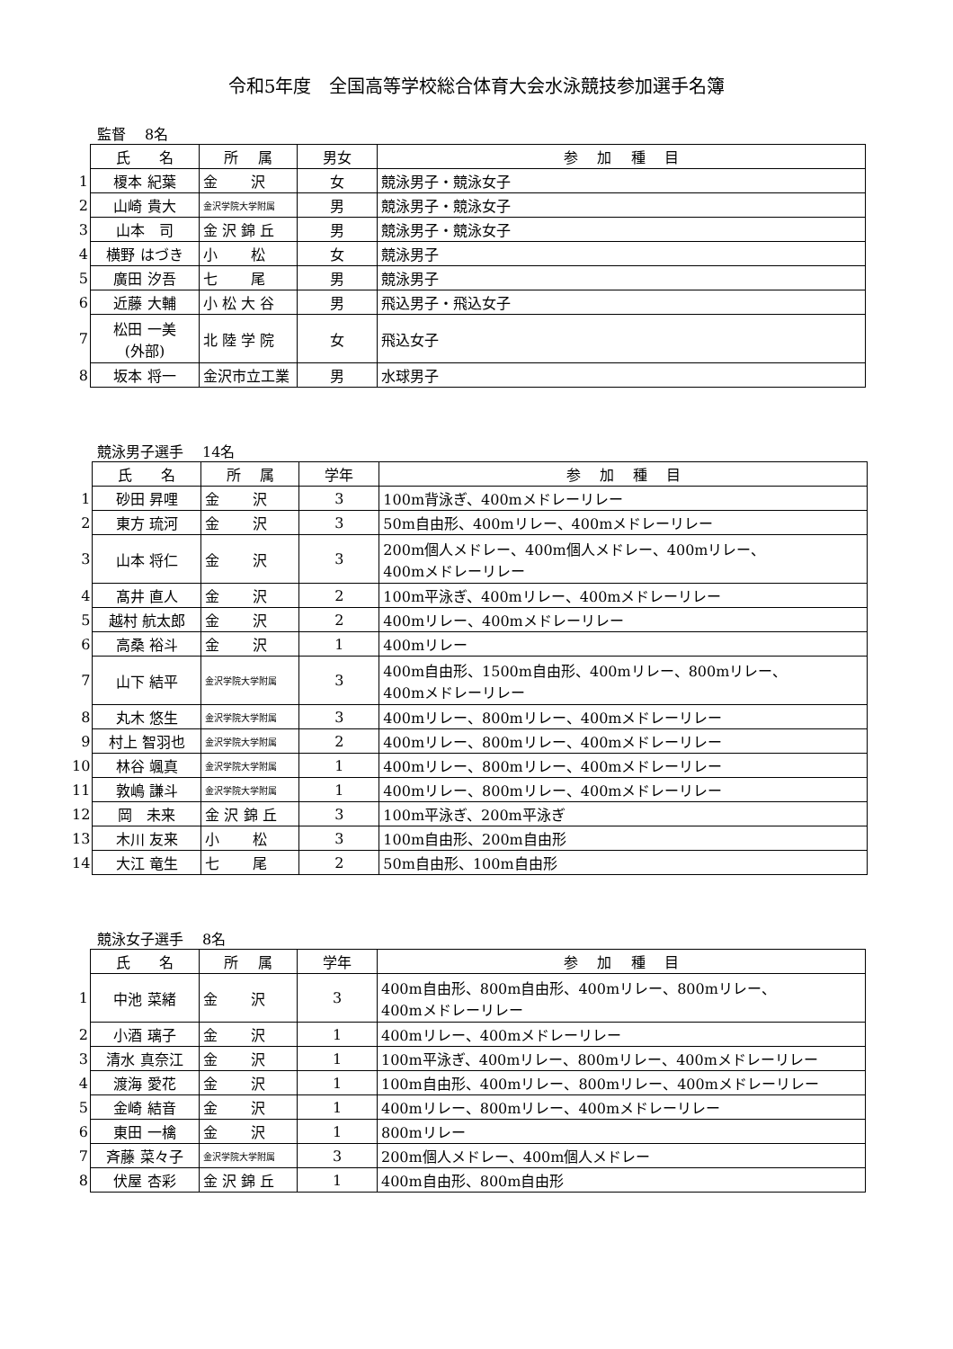令和5年度　全国高等学校総合体育大会水泳競技参加選手名簿
監督　 8名
| | 氏 名 | 所 属 | 男女 | 参 加 種 目 |
| 1 | 榎本 紀葉 | 金 沢 | 女 | 競泳男子・競泳女子 |
| 2 | 山崎 貴大 | 金沢学院大学附属 | 男 | 競泳男子・競泳女子 |
| 3 | 山本 司 | 金 沢 錦 丘 | 男 | 競泳男子・競泳女子 |
| 4 | 横野 はづき | 小 松 | 女 | 競泳男子 |
| 5 | 廣田 汐吾 | 七 尾 | 男 | 競泳男子 |
| 6 | 近藤 大輔 | 小 松 大 谷 | 男 | 飛込男子・飛込女子 |
| 7 | 松田 一美 (外部) | 北 陸 学 院 | 女 | 飛込女子 |
| 8 | 坂本 将一 | 金沢市立工業 | 男 | 水球男子 |
競泳男子選手　 14名
| | 氏 名 | 所 属 | 学年 | 参 加 種 目 |
| 1 | 砂田 昇哩 | 金 沢 | 3 | 100m背泳ぎ、400mメドレーリレー |
| 2 | 東方 琉河 | 金 沢 | 3 | 50m自由形、400mリレー、400mメドレーリレー |
| 3 | 山本 将仁 | 金 沢 | 3 | 200m個人メドレー、400m個人メドレー、400mリレー、 400mメドレーリレー |
| 4 | 髙井 直人 | 金 沢 | 2 | 100m平泳ぎ、400mリレー、400mメドレーリレー |
| 5 | 越村 航太郎 | 金 沢 | 2 | 400mリレー、400mメドレーリレー |
| 6 | 高桑 裕斗 | 金 沢 | 1 | 400mリレー |
| 7 | 山下 結平 | 金沢学院大学附属 | 3 | 400m自由形、1500m自由形、400mリレー、800mリレー、 400mメドレーリレー |
| 8 | 丸木 悠生 | 金沢学院大学附属 | 3 | 400mリレー、800mリレー、400mメドレーリレー |
| 9 | 村上 智羽也 | 金沢学院大学附属 | 2 | 400mリレー、800mリレー、400mメドレーリレー |
| 10 | 林谷 颯真 | 金沢学院大学附属 | 1 | 400mリレー、800mリレー、400mメドレーリレー |
| 11 | 敦嶋 謙斗 | 金沢学院大学附属 | 1 | 400mリレー、800mリレー、400mメドレーリレー |
| 12 | 岡 未来 | 金 沢 錦 丘 | 3 | 100m平泳ぎ、200m平泳ぎ |
| 13 | 木川 友来 | 小 松 | 3 | 100m自由形、200m自由形 |
| 14 | 大江 竜生 | 七 尾 | 2 | 50m自由形、100m自由形 |
競泳女子選手　 8名
| | 氏 名 | 所 属 | 学年 | 参 加 種 目 |
| 1 | 中池 菜緒 | 金 沢 | 3 | 400m自由形、800m自由形、400mリレー、800mリレー、 400mメドレーリレー |
| 2 | 小酒 璃子 | 金 沢 | 1 | 400mリレー、400mメドレーリレー |
| 3 | 清水 真奈江 | 金 沢 | 1 | 100m平泳ぎ、400mリレー、800mリレー、400mメドレーリレー |
| 4 | 渡海 愛花 | 金 沢 | 1 | 100m自由形、400mリレー、800mリレー、400mメドレーリレー |
| 5 | 金崎 結音 | 金 沢 | 1 | 400mリレー、800mリレー、400mメドレーリレー |
| 6 | 東田 一檎 | 金 沢 | 1 | 800mリレー |
| 7 | 斉藤 菜々子 | 金沢学院大学附属 | 3 | 200m個人メドレー、400m個人メドレー |
| 8 | 伏屋 杏彩 | 金 沢 錦 丘 | 1 | 400m自由形、800m自由形 |